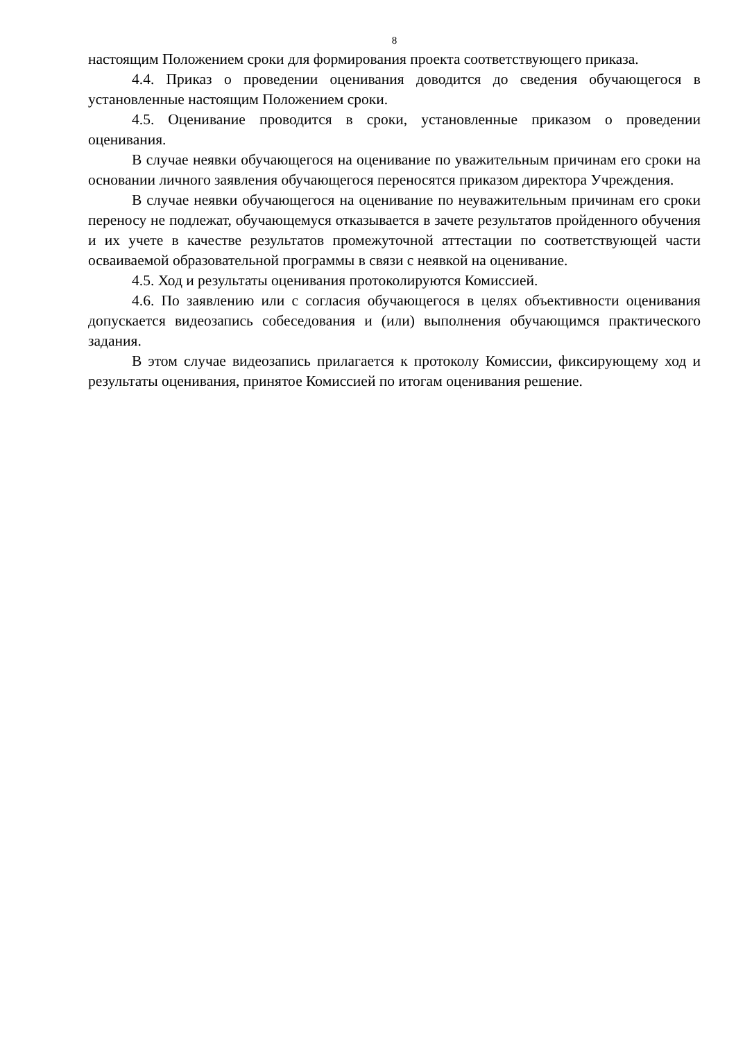8
настоящим Положением сроки для формирования проекта соответствующего приказа.
4.4. Приказ о проведении оценивания доводится до сведения обучающегося в установленные настоящим Положением сроки.
4.5. Оценивание проводится в сроки, установленные приказом о проведении оценивания.
В случае неявки обучающегося на оценивание по уважительным причинам его сроки на основании личного заявления обучающегося переносятся приказом директора Учреждения.
В случае неявки обучающегося на оценивание по неуважительным причинам его сроки переносу не подлежат, обучающемуся отказывается в зачете результатов пройденного обучения и их учете в качестве результатов промежуточной аттестации по соответствующей части осваиваемой образовательной программы в связи с неявкой на оценивание.
4.5. Ход и результаты оценивания протоколируются Комиссией.
4.6. По заявлению или с согласия обучающегося в целях объективности оценивания допускается видеозапись собеседования и (или) выполнения обучающимся практического задания.
В этом случае видеозапись прилагается к протоколу Комиссии, фиксирующему ход и результаты оценивания, принятое Комиссией по итогам оценивания решение.